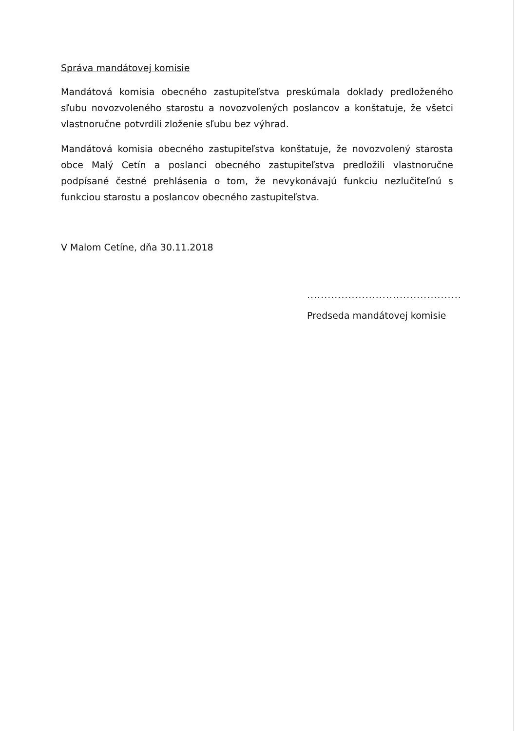Správa mandátovej komisie
Mandátová komisia obecného zastupiteľstva preskúmala doklady predloženého sľubu novozvoleného starostu a novozvolených poslancov a konštatuje, že všetci vlastnoručne potvrdili zloženie sľubu bez výhrad.
Mandátová komisia obecného zastupiteľstva konštatuje, že novozvolený starosta obce Malý Cetín a poslanci obecného zastupiteľstva predložili vlastnoručne podpísané čestné prehlásenia o tom, že nevykonávajú funkciu nezlučiteľnú s funkciou starostu a poslancov obecného zastupiteľstva.
V Malom Cetíne, dňa 30.11.2018
.............................................
Predseda mandátovej komisie